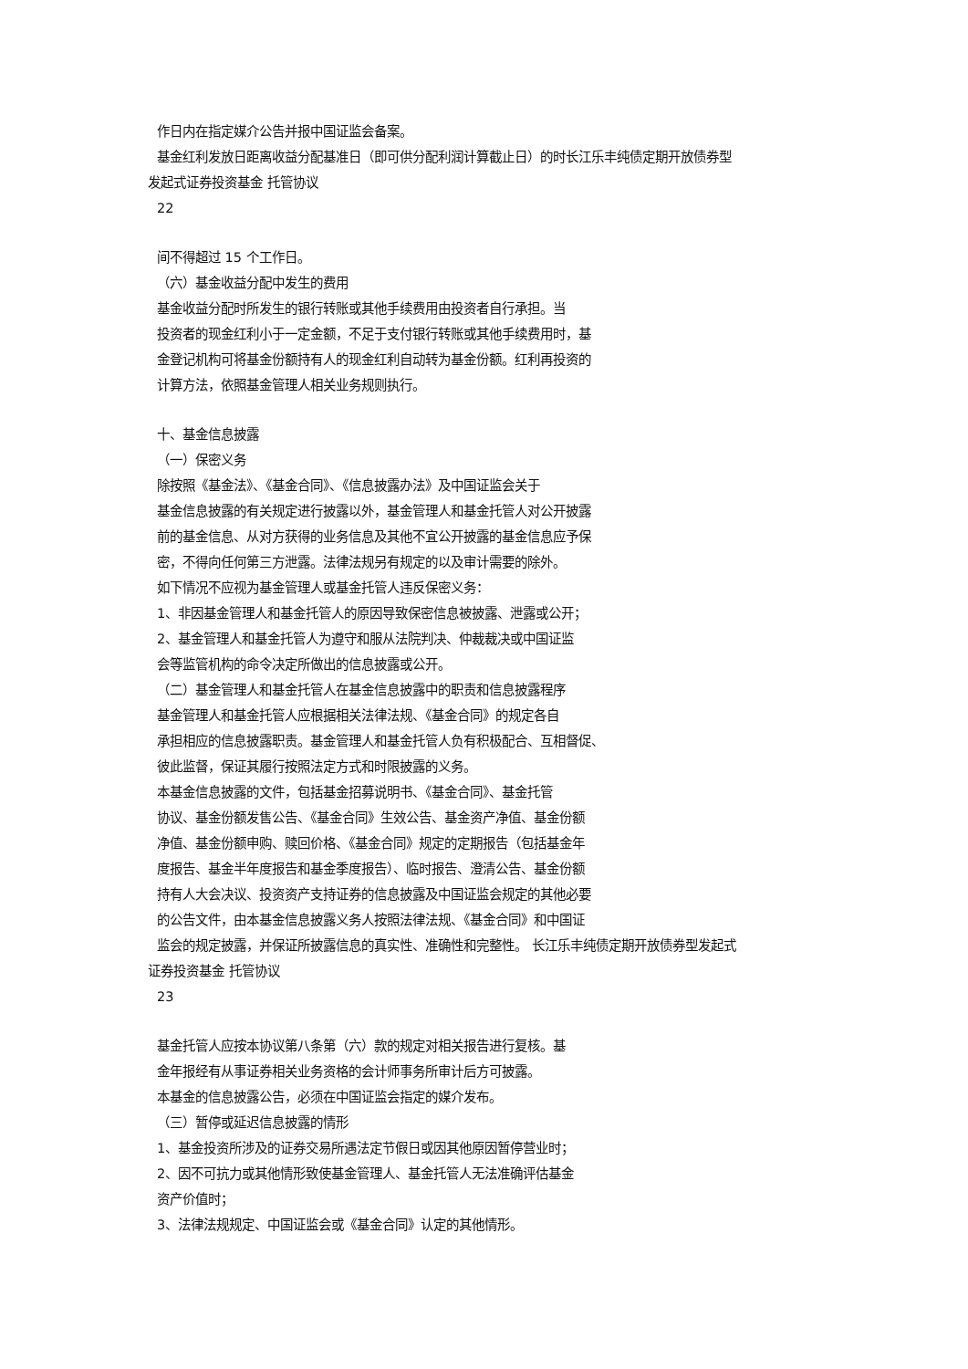作日内在指定媒介公告并报中国证监会备案。
基金红利发放日距离收益分配基准日（即可供分配利润计算截止日）的时长江乐丰纯债定期开放债券型
发起式证券投资基金 托管协议
22
间不得超过 15 个工作日。
（六）基金收益分配中发生的费用
基金收益分配时所发生的银行转账或其他手续费用由投资者自行承担。当
投资者的现金红利小于一定金额，不足于支付银行转账或其他手续费用时，基
金登记机构可将基金份额持有人的现金红利自动转为基金份额。红利再投资的
计算方法，依照基金管理人相关业务规则执行。
十、基金信息披露
（一）保密义务
除按照《基金法》、《基金合同》、《信息披露办法》及中国证监会关于
基金信息披露的有关规定进行披露以外，基金管理人和基金托管人对公开披露
前的基金信息、从对方获得的业务信息及其他不宜公开披露的基金信息应予保
密，不得向任何第三方泄露。法律法规另有规定的以及审计需要的除外。
如下情况不应视为基金管理人或基金托管人违反保密义务：
1、非因基金管理人和基金托管人的原因导致保密信息被披露、泄露或公开；
2、基金管理人和基金托管人为遵守和服从法院判决、仲裁裁决或中国证监
会等监管机构的命令决定所做出的信息披露或公开。
（二）基金管理人和基金托管人在基金信息披露中的职责和信息披露程序
基金管理人和基金托管人应根据相关法律法规、《基金合同》的规定各自
承担相应的信息披露职责。基金管理人和基金托管人负有积极配合、互相督促、
彼此监督，保证其履行按照法定方式和时限披露的义务。
本基金信息披露的文件，包括基金招募说明书、《基金合同》、基金托管
协议、基金份额发售公告、《基金合同》生效公告、基金资产净值、基金份额
净值、基金份额申购、赎回价格、《基金合同》规定的定期报告（包括基金年
度报告、基金半年度报告和基金季度报告）、临时报告、澄清公告、基金份额
持有人大会决议、投资资产支持证券的信息披露及中国证监会规定的其他必要
的公告文件，由本基金信息披露义务人按照法律法规、《基金合同》和中国证
监会的规定披露，并保证所披露信息的真实性、准确性和完整性。 长江乐丰纯债定期开放债券型发起式
证券投资基金 托管协议
23
基金托管人应按本协议第八条第（六）款的规定对相关报告进行复核。基
金年报经有从事证券相关业务资格的会计师事务所审计后方可披露。
本基金的信息披露公告，必须在中国证监会指定的媒介发布。
（三）暂停或延迟信息披露的情形
1、基金投资所涉及的证券交易所遇法定节假日或因其他原因暂停营业时；
2、因不可抗力或其他情形致使基金管理人、基金托管人无法准确评估基金
资产价值时；
3、法律法规规定、中国证监会或《基金合同》认定的其他情形。